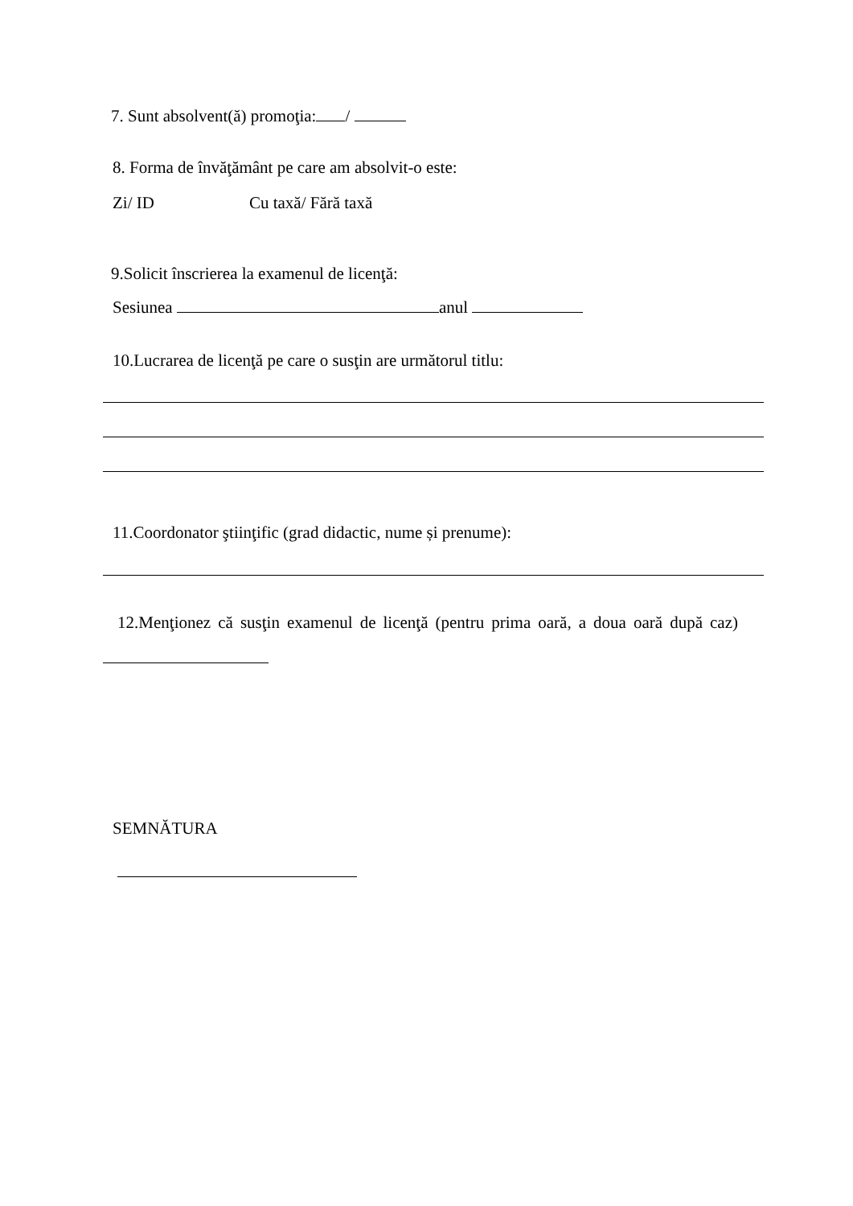7. Sunt absolvent(ă) promoţia: /
8. Forma de învăţământ pe care am absolvit-o este:
Zi/ ID Cu taxă/ Fără taxă
9.Solicit înscrierea la examenul de licenţă:
Sesiunea anul
10.Lucrarea de licenţă pe care o susţin are următorul titlu:
11.Coordonator ştiinţific (grad didactic, nume și prenume):
12.Menţionez că susţin examenul de licenţă (pentru prima oară, a doua oară după caz)
SEMNĂTURA